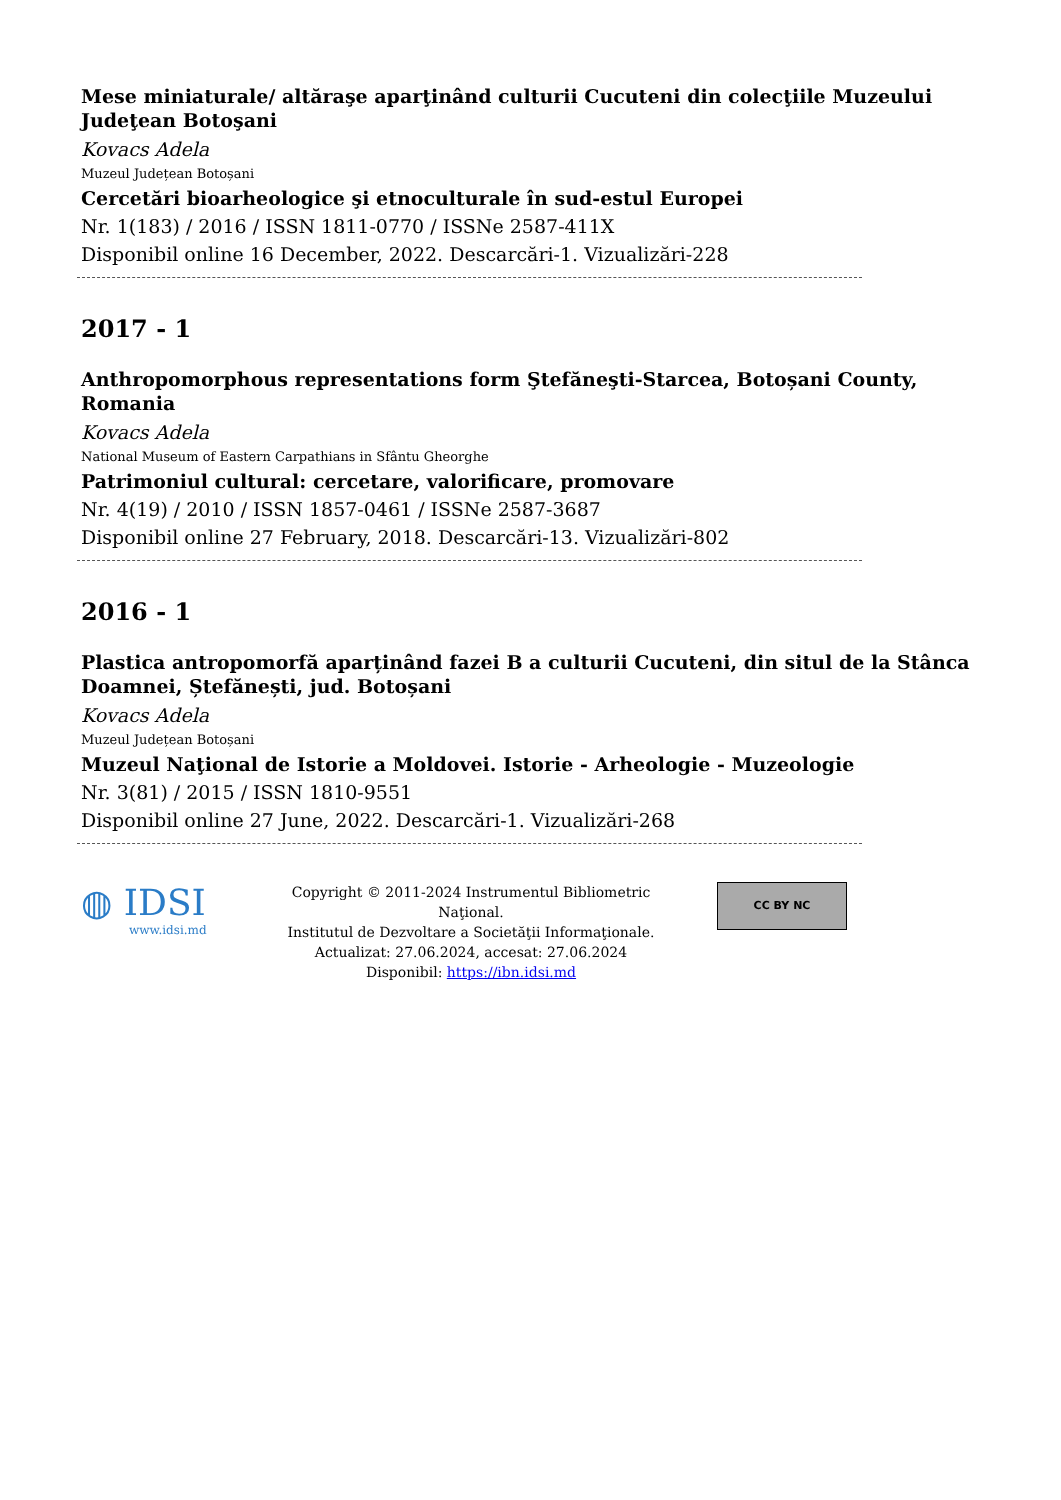Mese miniaturale/ altăraşe aparţinând culturii Cucuteni din colecţiile Muzeului Judeţean Botoşani
Kovacs Adela
Muzeul Județean Botoșani
Cercetări bioarheologice şi etnoculturale în sud-estul Europei
Nr. 1(183) / 2016 / ISSN 1811-0770 / ISSNe 2587-411X
Disponibil online 16 December, 2022. Descarcări-1. Vizualizări-228
2017 - 1
Anthropomorphous representations form Ştefăneşti-Starcea, Botoșani County, Romania
Kovacs Adela
National Museum of Eastern Carpathians in Sfântu Gheorghe
Patrimoniul cultural: cercetare, valorificare, promovare
Nr. 4(19) / 2010 / ISSN 1857-0461 / ISSNe 2587-3687
Disponibil online 27 February, 2018. Descarcări-13. Vizualizări-802
2016 - 1
Plastica antropomorfă aparținând fazei B a culturii Cucuteni, din situl de la Stânca Doamnei, Ștefănești, jud. Botoșani
Kovacs Adela
Muzeul Județean Botoșani
Muzeul Naţional de Istorie a Moldovei. Istorie - Arheologie - Muzeologie
Nr. 3(81) / 2015 / ISSN 1810-9551
Disponibil online 27 June, 2022. Descarcări-1. Vizualizări-268
◍ IDSI
www.idsi.md
Copyright © 2011-2024 Instrumentul Bibliometric Naţional.
Institutul de Dezvoltare a Societăţii Informaţionale.
Actualizat: 27.06.2024, accesat: 27.06.2024
Disponibil: https://ibn.idsi.md
CC BY NC